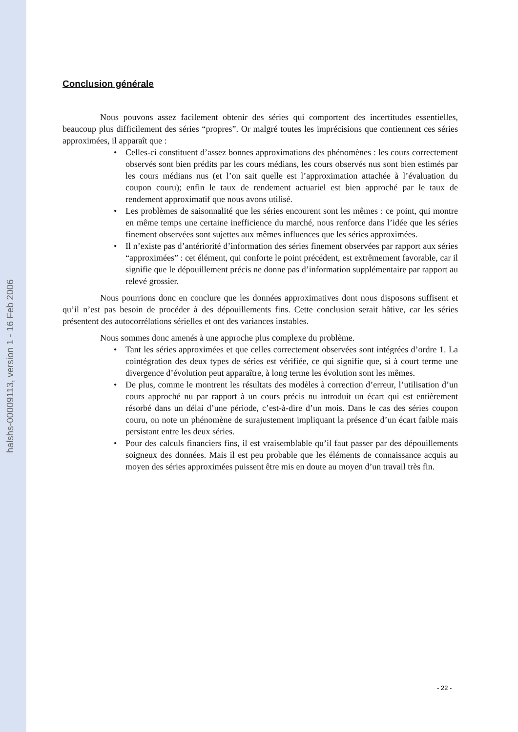halshs-00009113, version 1 - 16 Feb 2006
Conclusion générale
Nous pouvons assez facilement obtenir des séries qui comportent des incertitudes essentielles, beaucoup plus difficilement des séries “propres”. Or malgré toutes les imprécisions que contiennent ces séries approximées, il apparaît que :
• Celles-ci constituent d’assez bonnes approximations des phénomènes : les cours correctement observés sont bien prédits par les cours médians, les cours observés nus sont bien estimés par les cours médians nus (et l’on sait quelle est l’approximation attachée à l’évaluation du coupon couru); enfin le taux de rendement actuariel est bien approché par le taux de rendement approximatif que nous avons utilisé.
• Les problèmes de saisonnalité que les séries encourent sont les mêmes : ce point, qui montre en même temps une certaine inefficience du marché, nous renforce dans l’idée que les séries finement observées sont sujettes aux mêmes influences que les séries approximées.
• Il n’existe pas d’antériorité d’information des séries finement observées par rapport aux séries “approximées” : cet élément, qui conforte le point précédent, est extrêmement favorable, car il signifie que le dépouillement précis ne donne pas d’information supplémentaire par rapport au relevé grossier.
Nous pourrions donc en conclure que les données approximatives dont nous disposons suffisent et qu’il n’est pas besoin de procéder à des dépouillements fins. Cette conclusion serait hâtive, car les séries présentent des autocorrélations sérielles et ont des variances instables.
Nous sommes donc amenés à une approche plus complexe du problème.
• Tant les séries approximées et que celles correctement observées sont intégrées d’ordre 1. La cointégration des deux types de séries est vérifiée, ce qui signifie que, si à court terme une divergence d’évolution peut apparaître, à long terme les évolution sont les mêmes.
• De plus, comme le montrent les résultats des modèles à correction d’erreur, l’utilisation d’un cours approché nu par rapport à un cours précis nu introduit un écart qui est entièrement résorbé dans un délai d’une période, c’est-à-dire d’un mois. Dans le cas des séries coupon couru, on note un phénomène de surajustement impliquant la présence d’un écart faible mais persistant entre les deux séries.
• Pour des calculs financiers fins, il est vraisemblable qu’il faut passer par des dépouillements soigneux des données. Mais il est peu probable que les éléments de connaissance acquis au moyen des séries approximées puissent être mis en doute au moyen d’un travail très fin.
- 22 -